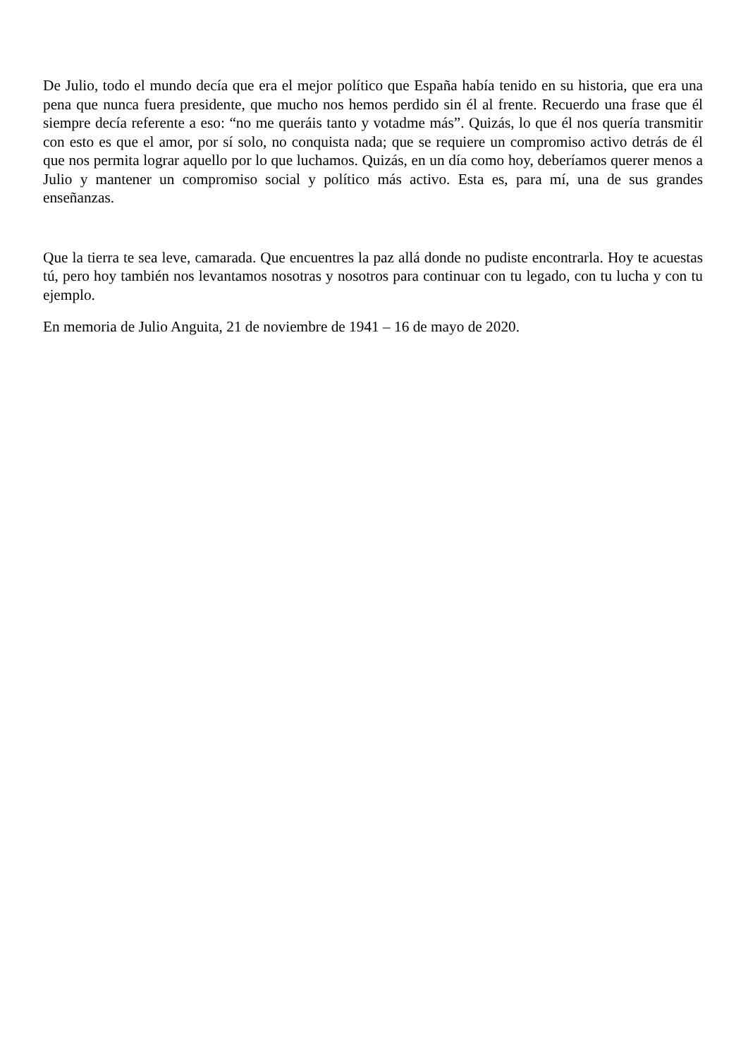De Julio, todo el mundo decía que era el mejor político que España había tenido en su historia, que era una pena que nunca fuera presidente, que mucho nos hemos perdido sin él al frente. Recuerdo una frase que él siempre decía referente a eso: “no me queráis tanto y votadme más”. Quizás, lo que él nos quería transmitir con esto es que el amor, por sí solo, no conquista nada; que se requiere un compromiso activo detrás de él que nos permita lograr aquello por lo que luchamos. Quizás, en un día como hoy, deberíamos querer menos a Julio y mantener un compromiso social y político más activo. Esta es, para mí, una de sus grandes enseñanzas.
Que la tierra te sea leve, camarada. Que encuentres la paz allá donde no pudiste encontrarla. Hoy te acuestas tú, pero hoy también nos levantamos nosotras y nosotros para continuar con tu legado, con tu lucha y con tu ejemplo.
En memoria de Julio Anguita, 21 de noviembre de 1941 – 16 de mayo de 2020.